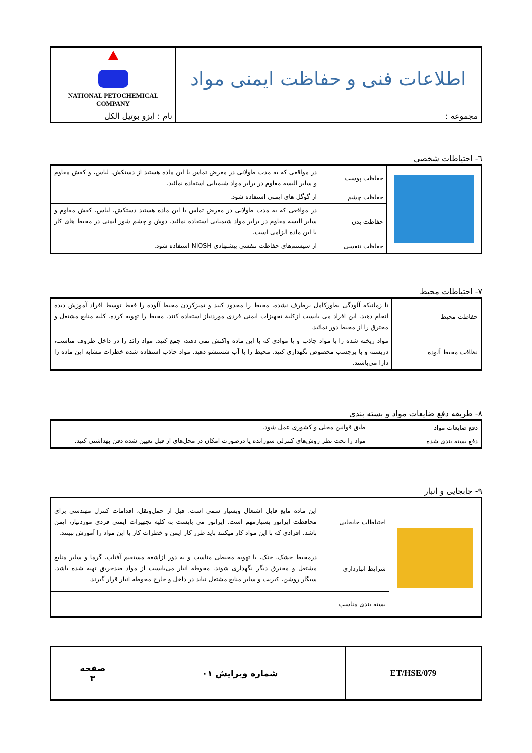| اطلاعات فنی و حفاظت ایمنی مواد | NATIONAL PETOCHEMICAL COMPANY |
| مجموعه : | نام : ایزو بوتیل الکل |
٦- احتیاطات شخصی
| | حفاظت پوست | در مواقعی که به مدت طولانی در معرض تماس با این ماده هستید از دستکش، لباس، و کفش مقاوم و سایر البسه مقاوم در برابر مواد شیمیایی استفاده نمائید. |
| | حفاظت چشم | از گوگل های ایمنی استفاده شود. |
| | حفاظت بدن | در مواقعی که به مدت طولانی در معرض تماس با این ماده هستید دستکش، لباس، کفش مقاوم و سایر البسه مقاوم در برابر مواد شیمیایی استفاده نمائید. دوش و چشم شور ایمنی در محیط های کار با این ماده الزامی است. |
| | حفاظت تنفسی | از سیستم‌های حفاظت تنفسی پیشنهادی NIOSH استفاده شود. |
٧- احتیاطات محیط
| حفاظت محیط | تا زمانیکه آلودگی بطورکامل برطرف نشده، محیط را محدود کنید و تمیزکردن محیط آلوده را فقط توسط افراد آموزش دیده انجام دهید. این افراد می بایست ازکلیة تجهیزات ایمنی فردی موردنیاز استفاده کنند. محیط را تهویه کرده. کلیه منابع مشتعل و محترق را از محیط دور نمائید. |
| نظافت محیط آلوده | مواد ریخته شده را با مواد جاذب و یا موادی که با این ماده واکنش نمی دهند، جمع کنید. مواد زائد را در داخل ظروف مناسب، دربسته و با برچسب مخصوص نگهداری کنید. محیط را با آب شستشو دهید. مواد جاذب استفاده شده خطرات مشابه این ماده را دارا می‌باشند. |
٨- طریقه دفع ضایعات مواد و بسته بندی
| دفع ضایعات مواد | طبق قوانین محلی و کشوری عمل شود. |
| دفع بسته بندی شده | مواد را تحت نظر روش‌های کنترلی سوزانده یا درصورت امکان در محل‌های از قبل تعیین شده دفن بهداشتی کنید. |
٩- جابجایی و انبار
| | احتیاطات جابجایی | این ماده مایع قابل اشتعال وبسیار سمی است. قبل از حمل‌ونقل، اقدامات کنترل مهندسی برای محافظت اپراتور بسیارمهم است. اپراتور می بایست به کلیه تجهیزات ایمنی فردی موردنیاز، ایمن باشد. افرادی که با این مواد کار میکنند باید طرز کار ایمن و خطرات کار با این مواد را آموزش ببینند. |
| | شرایط انبارداری | درمحیط خشک، خنک، با تهویه محیطی مناسب و به دور ازاشعه مستقیم آفتاب، گرما و سایر منابع مشتعل و محترق دیگر نگهداری شوند. محوطه انبار می‌بایست از مواد ضدحریق تهیه شده باشد. سیگار روشن، کبریت و سایر منابع مشتعل نباید در داخل و خارج محوطه انبار قرار گیرند. |
| | بسته بندی مناسب | |
| ET/HSE/079 | شماره ویرایش ۰۱ | صفحه ۳ |